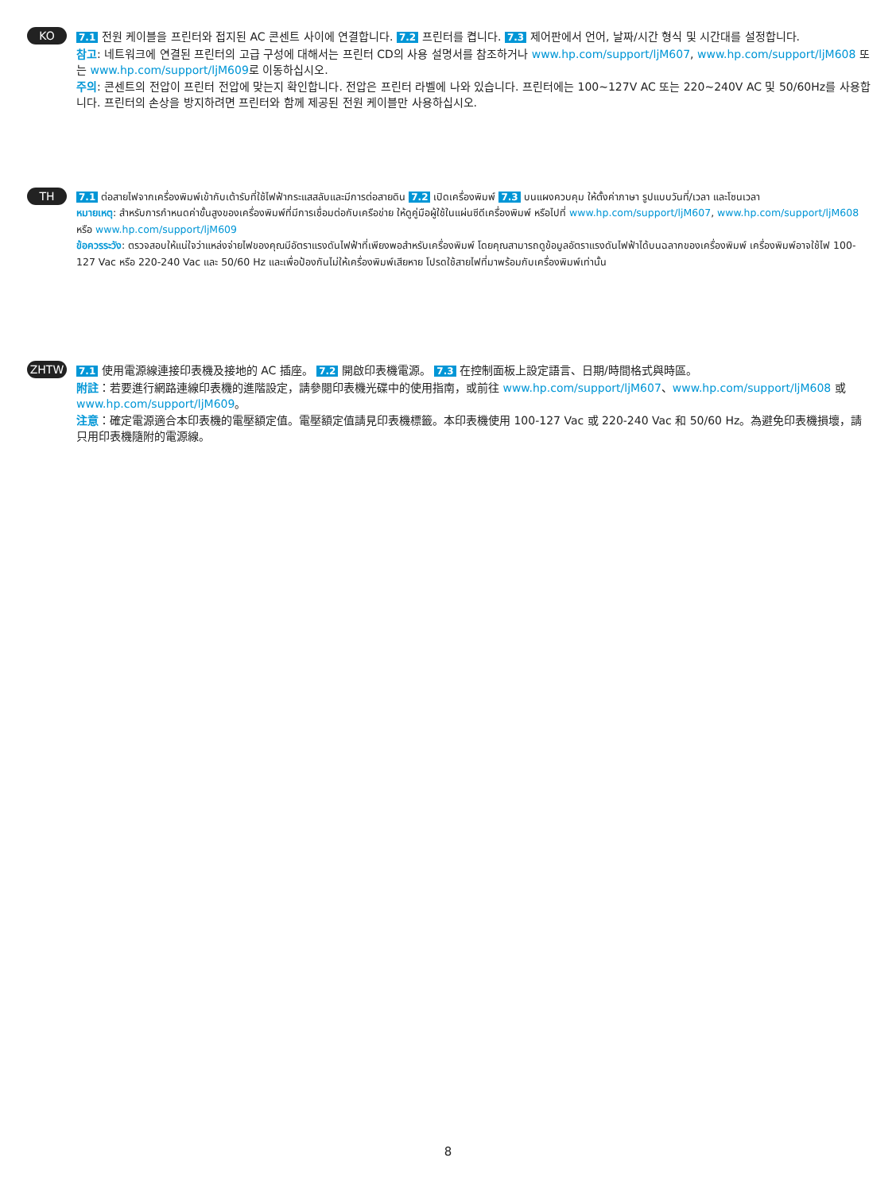KO
7.1 전원 케이블을 프린터와 접지된 AC 콘센트 사이에 연결합니다. 7.2 프린터를 켭니다. 7.3 제어판에서 언어, 날짜/시간 형식 및 시간대를 설정합니다.
참고: 네트워크에 연결된 프린터의 고급 구성에 대해서는 프린터 CD의 사용 설명서를 참조하거나 www.hp.com/support/ljM607, www.hp.com/support/ljM608 또는 www.hp.com/support/ljM609로 이동하십시오.
주의: 콘센트의 전압이 프린터 전압에 맞는지 확인합니다. 전압은 프린터 라벨에 나와 있습니다. 프린터에는 100~127V AC 또는 220~240V AC 및 50/60Hz를 사용합니다. 프린터의 손상을 방지하려면 프린터와 함께 제공된 전원 케이블만 사용하십시오.
TH
7.1 ต่อสายไฟจากเครื่องพิมพ์เข้ากับเต้ารับที่ใช้ไฟฟ้ากระแสสลับและมีการต่อสายดิน 7.2 เปิดเครื่องพิมพ์ 7.3 บนแผงควบคุม ให้ตั้งค่าภาษา รูปแบบวันที่/เวลา และโซนเวลา
หมายเหตุ: สำหรับการกำหนดค่าขั้นสูงของเครื่องพิมพ์ที่มีการเชื่อมต่อกับเครือข่าย ให้ดูคู่มือผู้ใช้ในแผ่นซีดีเครื่องพิมพ์ หรือไปที่ www.hp.com/support/ljM607, www.hp.com/support/ljM608 หรือ www.hp.com/support/ljM609
ข้อควรระวัง: ตรวจสอบให้แน่ใจว่าแหล่งจ่ายไฟของคุณมีอัตราแรงดันไฟฟ้าที่เพียงพอสำหรับเครื่องพิมพ์ โดยคุณสามารถดูข้อมูลอัตราแรงดันไฟฟ้าได้บนฉลากของเครื่องพิมพ์ เครื่องพิมพ์อาจใช้ไฟ 100-127 Vac หรือ 220-240 Vac และ 50/60 Hz และเพื่อป้องกันไม่ให้เครื่องพิมพ์เสียหาย โปรดใช้สายไฟที่มาพร้อมกับเครื่องพิมพ์เท่านั้น
ZHTW
7.1 使用電源線連接印表機及接地的 AC 插座。 7.2 開啟印表機電源。 7.3 在控制面板上設定語言、日期/時間格式與時區。
附註：若要進行網路連線印表機的進階設定，請參閱印表機光碟中的使用指南，或前往 www.hp.com/support/ljM607、www.hp.com/support/ljM608 或 www.hp.com/support/ljM609。
注意：確定電源適合本印表機的電壓額定值。電壓額定值請見印表機標籤。本印表機使用 100-127 Vac 或 220-240 Vac 和 50/60 Hz。為避免印表機損壞，請只用印表機隨附的電源線。
8